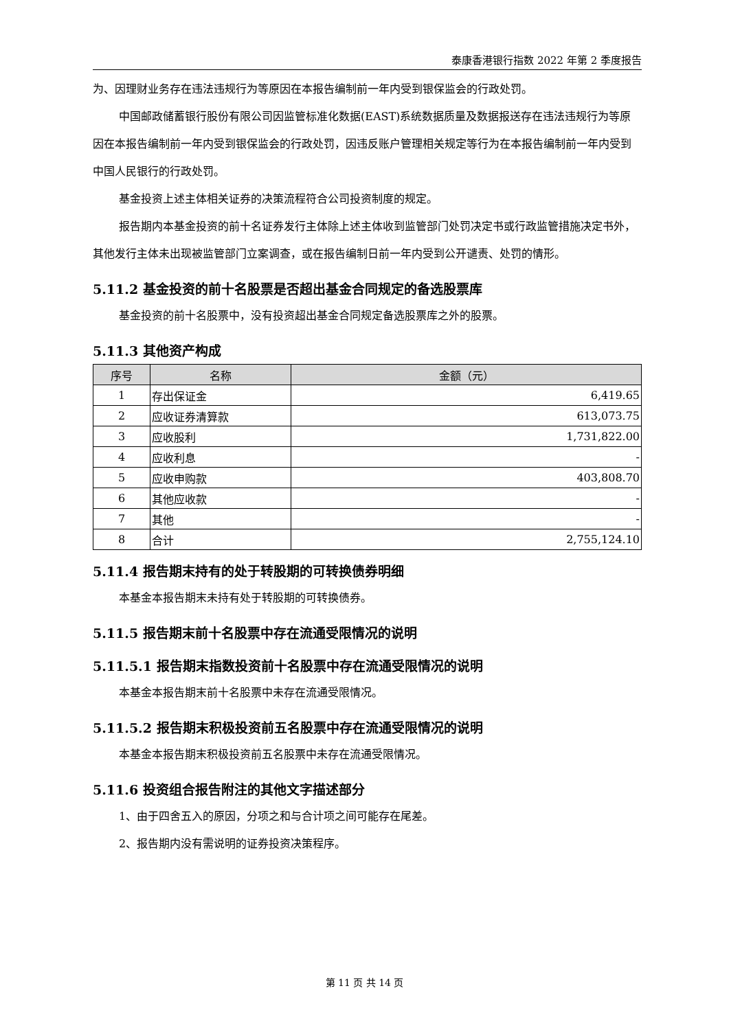泰康香港银行指数 2022 年第 2 季度报告
为、因理财业务存在违法违规行为等原因在本报告编制前一年内受到银保监会的行政处罚。
中国邮政储蓄银行股份有限公司因监管标准化数据(EAST)系统数据质量及数据报送存在违法违规行为等原因在本报告编制前一年内受到银保监会的行政处罚，因违反账户管理相关规定等行为在本报告编制前一年内受到中国人民银行的行政处罚。
基金投资上述主体相关证券的决策流程符合公司投资制度的规定。
报告期内本基金投资的前十名证券发行主体除上述主体收到监管部门处罚决定书或行政监管措施决定书外，其他发行主体未出现被监管部门立案调查，或在报告编制日前一年内受到公开谴责、处罚的情形。
5.11.2 基金投资的前十名股票是否超出基金合同规定的备选股票库
基金投资的前十名股票中，没有投资超出基金合同规定备选股票库之外的股票。
5.11.3 其他资产构成
| 序号 | 名称 | 金额（元） |
| --- | --- | --- |
| 1 | 存出保证金 | 6,419.65 |
| 2 | 应收证券清算款 | 613,073.75 |
| 3 | 应收股利 | 1,731,822.00 |
| 4 | 应收利息 | - |
| 5 | 应收申购款 | 403,808.70 |
| 6 | 其他应收款 | - |
| 7 | 其他 | - |
| 8 | 合计 | 2,755,124.10 |
5.11.4 报告期末持有的处于转股期的可转换债券明细
本基金本报告期末未持有处于转股期的可转换债券。
5.11.5 报告期末前十名股票中存在流通受限情况的说明
5.11.5.1 报告期末指数投资前十名股票中存在流通受限情况的说明
本基金本报告期末前十名股票中未存在流通受限情况。
5.11.5.2 报告期末积极投资前五名股票中存在流通受限情况的说明
本基金本报告期末积极投资前五名股票中未存在流通受限情况。
5.11.6 投资组合报告附注的其他文字描述部分
1、由于四舍五入的原因，分项之和与合计项之间可能存在尾差。
2、报告期内没有需说明的证券投资决策程序。
第 11 页 共 14 页